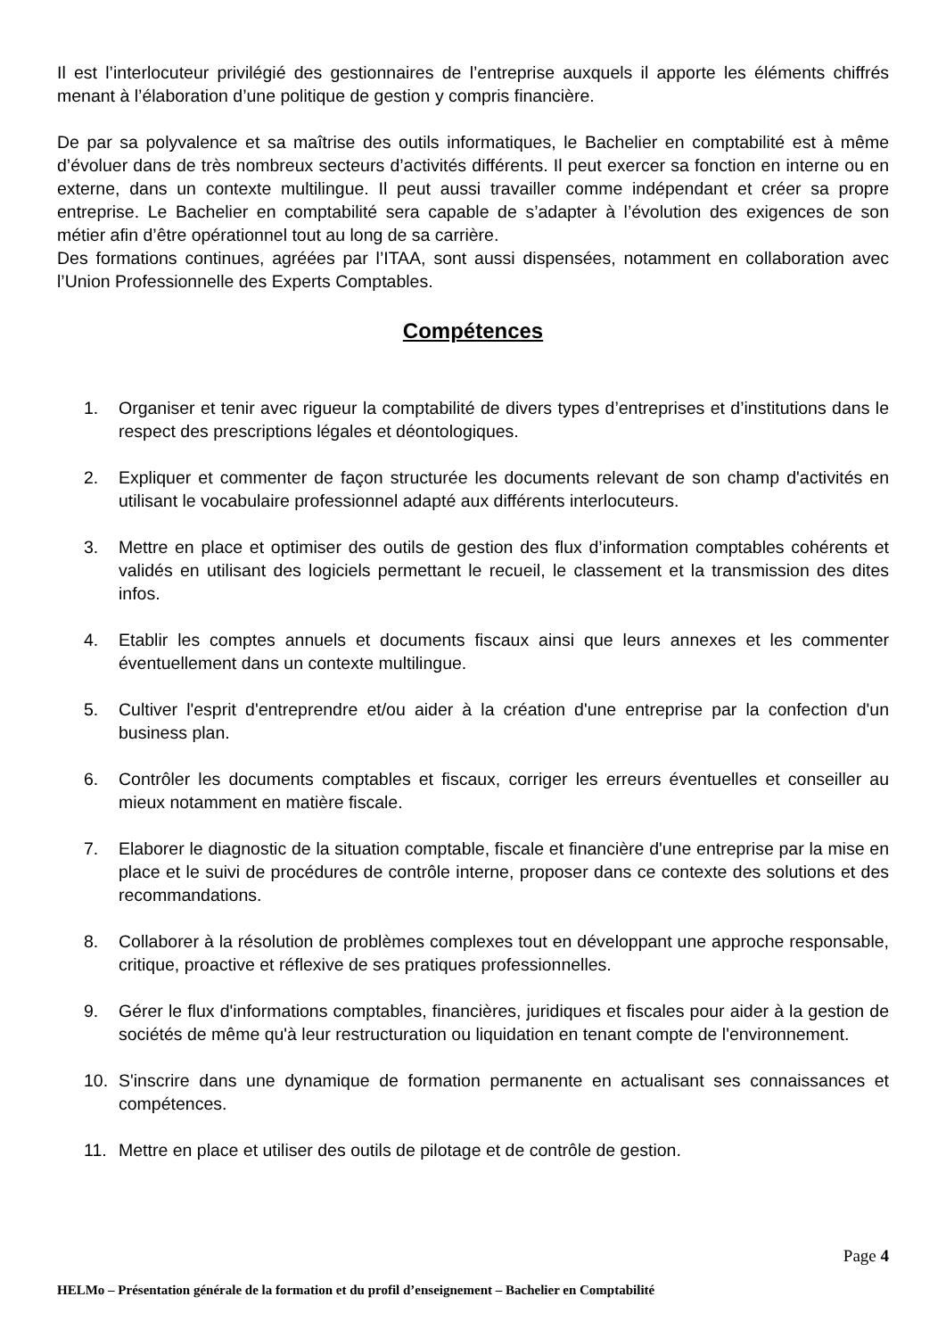Il est l’interlocuteur privilégié des gestionnaires de l’entreprise auxquels il apporte les éléments chiffrés menant à l’élaboration d’une politique de gestion y compris financière.
De par sa polyvalence et sa maîtrise des outils informatiques, le Bachelier en comptabilité est à même d’évoluer dans de très nombreux secteurs d’activités différents. Il peut exercer sa fonction en interne ou en externe, dans un contexte multilingue. Il peut aussi travailler comme indépendant et créer sa propre entreprise. Le Bachelier en comptabilité sera capable de s’adapter à l’évolution des exigences de son métier afin d’être opérationnel tout au long de sa carrière.
Des formations continues, agréées par l’ITAA, sont aussi dispensées, notamment en collaboration avec l’Union Professionnelle des Experts Comptables.
Compétences
1. Organiser et tenir avec rigueur la comptabilité de divers types d’entreprises et d’institutions dans le respect des prescriptions légales et déontologiques.
2. Expliquer et commenter de façon structurée les documents relevant de son champ d'activités en utilisant le vocabulaire professionnel adapté aux différents interlocuteurs.
3. Mettre en place et optimiser des outils de gestion des flux d’information comptables cohérents et validés en utilisant des logiciels permettant le recueil, le classement et la transmission des dites infos.
4. Etablir les comptes annuels et documents fiscaux ainsi que leurs annexes et les commenter éventuellement dans un contexte multilingue.
5. Cultiver l'esprit d'entreprendre et/ou aider à la création d'une entreprise par la confection d'un business plan.
6. Contrôler les documents comptables et fiscaux, corriger les erreurs éventuelles et conseiller au mieux notamment en matière fiscale.
7. Elaborer le diagnostic de la situation comptable, fiscale et financière d'une entreprise par la mise en place et le suivi de procédures de contrôle interne, proposer dans ce contexte des solutions et des recommandations.
8. Collaborer à la résolution de problèmes complexes tout en développant une approche responsable, critique, proactive et réflexive de ses pratiques professionnelles.
9. Gérer le flux d'informations comptables, financières, juridiques et fiscales pour aider à la gestion de sociétés de même qu'à leur restructuration ou liquidation en tenant compte de l'environnement.
10. S'inscrire dans une dynamique de formation permanente en actualisant ses connaissances et compétences.
11. Mettre en place et utiliser des outils de pilotage et de contrôle de gestion.
Page 4
HELMo – Présentation générale de la formation et du profil d’enseignement – Bachelier en Comptabilité